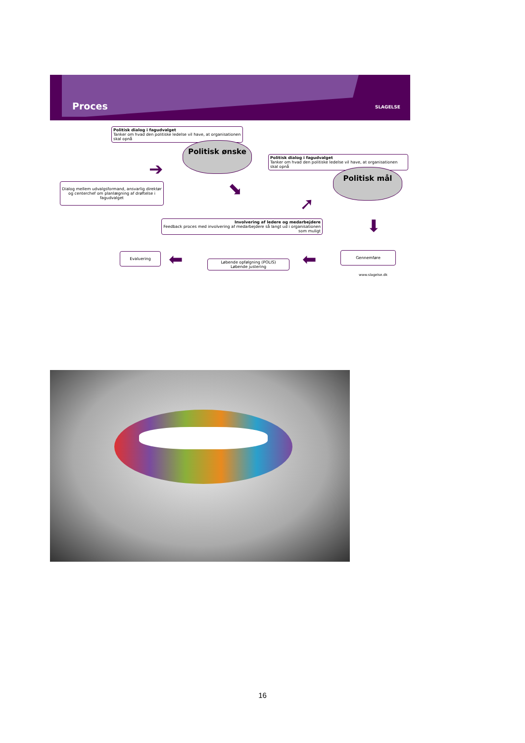Proces
SLAGELSE
Politisk dialog i fagudvalget
Tanker om hvad den politiske ledelse vil have, at organisationen skal opnå
Politisk ønske
Politisk dialog i fagudvalget
Tanker om hvad den politiske ledelse vil have, at organisationen skal opnå
Politisk mål
Dialog mellem udvalgsformand, ansvarlig direktør og centerchef om planlægning af drøftelse i fagudvalget
➔
⬊
➚
⬇
Involvering af ledere og medarbejdere
Feedback proces med involvering af medarbejdere så langt ud i organisationen som muligt
Evaluering ⬅
Løbende opfølgning (POLIS)
Løbende justering
⬅ Gennemføre
www.slagelse.dk
16